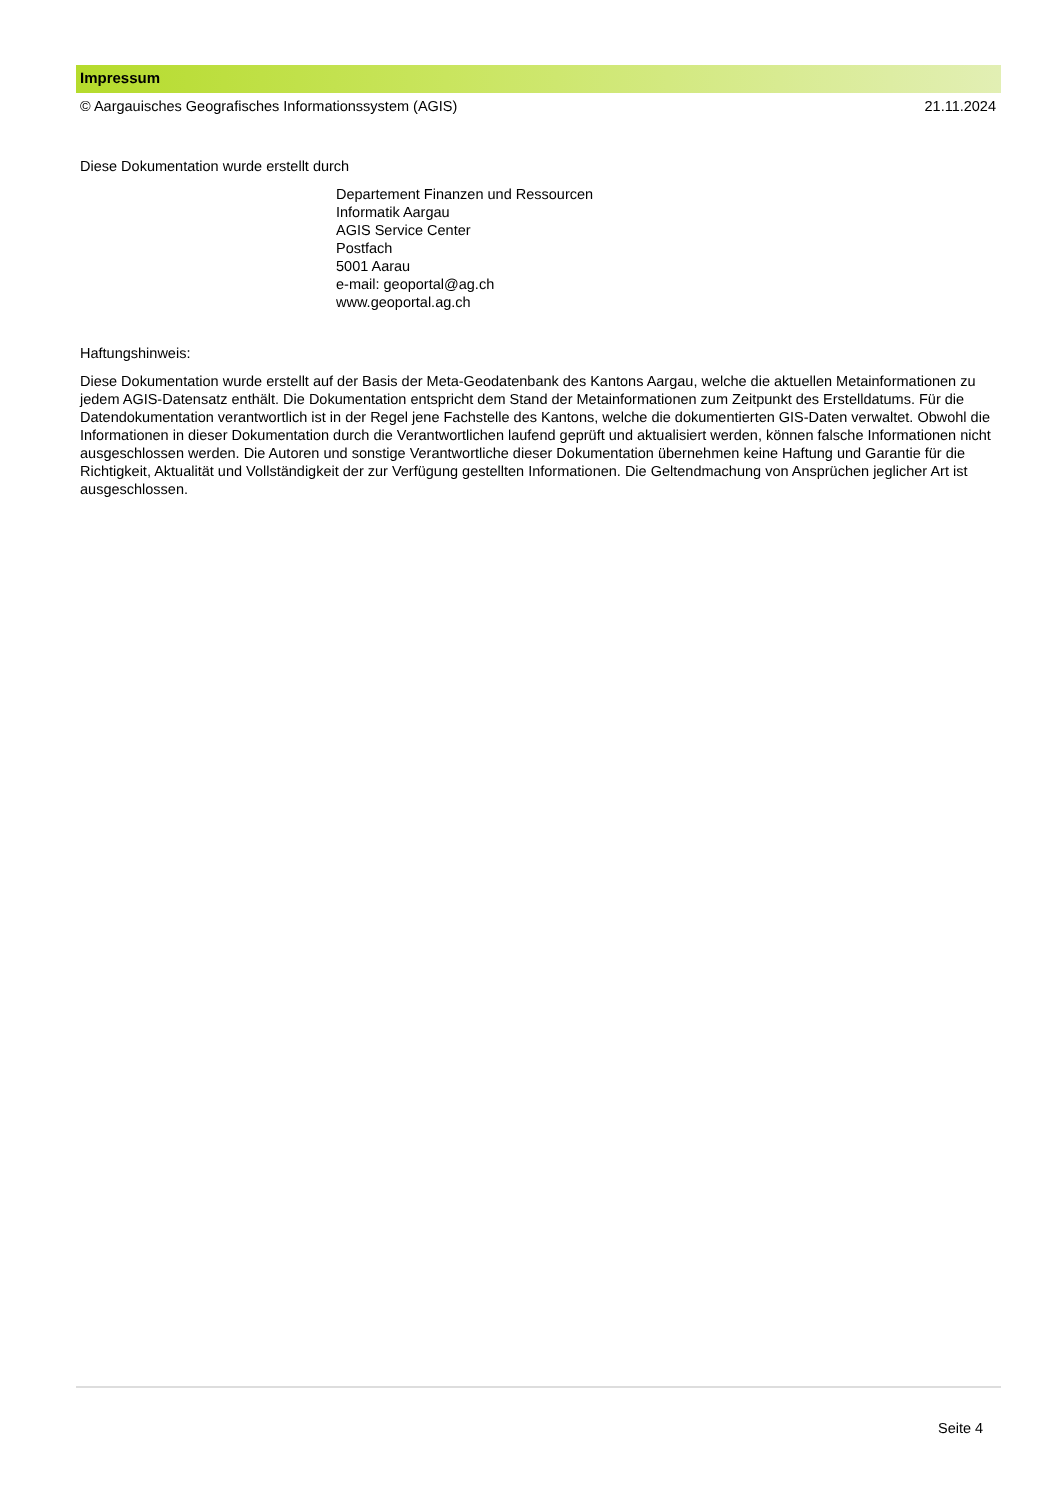Impressum
© Aargauisches Geografisches Informationssystem (AGIS) 21.11.2024
Diese Dokumentation wurde erstellt durch
Departement Finanzen und Ressourcen
Informatik Aargau
AGIS Service Center
Postfach
5001 Aarau
e-mail: geoportal@ag.ch
www.geoportal.ag.ch
Haftungshinweis:
Diese Dokumentation wurde erstellt auf der Basis der Meta-Geodatenbank des Kantons Aargau, welche die aktuellen Metainformationen zu jedem AGIS-Datensatz enthält. Die Dokumentation entspricht dem Stand der Metainformationen zum Zeitpunkt des Erstelldatums. Für die Datendokumentation verantwortlich ist in der Regel jene Fachstelle des Kantons, welche die dokumentierten GIS-Daten verwaltet. Obwohl die Informationen in dieser Dokumentation durch die Verantwortlichen laufend geprüft und aktualisiert werden, können falsche Informationen nicht ausgeschlossen werden. Die Autoren und sonstige Verantwortliche dieser Dokumentation übernehmen keine Haftung und Garantie für die Richtigkeit, Aktualität und Vollständigkeit der zur Verfügung gestellten Informationen. Die Geltendmachung von Ansprüchen jeglicher Art ist ausgeschlossen.
Seite 4